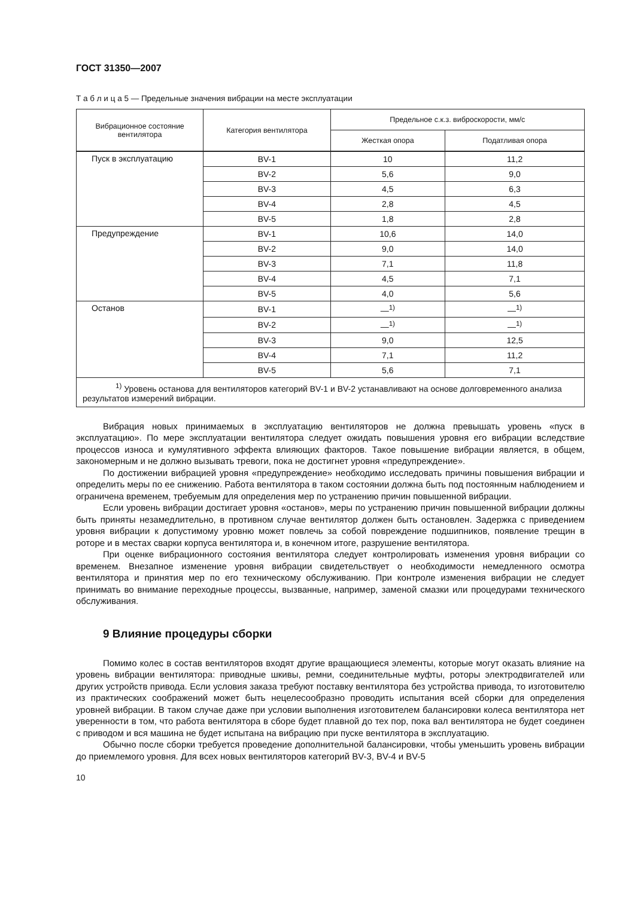ГОСТ 31350—2007
Т а б л и ц а 5 — Предельные значения вибрации на месте эксплуатации
| Вибрационное состояние вентилятора | Категория вентилятора | Предельное с.к.з. виброскорости, мм/с | |
| --- | --- | --- | --- |
| | | Жесткая опора | Податливая опора |
| Пуск в эксплуатацию | BV-1 | 10 | 11,2 |
| | BV-2 | 5,6 | 9,0 |
| | BV-3 | 4,5 | 6,3 |
| | BV-4 | 2,8 | 4,5 |
| | BV-5 | 1,8 | 2,8 |
| Предупреждение | BV-1 | 10,6 | 14,0 |
| | BV-2 | 9,0 | 14,0 |
| | BV-3 | 7,1 | 11,8 |
| | BV-4 | 4,5 | 7,1 |
| | BV-5 | 4,0 | 5,6 |
| Останов | BV-1 | —<sup>1)</sup> | —<sup>1)</sup> |
| | BV-2 | —<sup>1)</sup> | —<sup>1)</sup> |
| | BV-3 | 9,0 | 12,5 |
| | BV-4 | 7,1 | 11,2 |
| | BV-5 | 5,6 | 7,1 |
| <sup>1)</sup> Уровень останова для вентиляторов категорий BV-1 и BV-2 устанавливают на основе долговременного анализа результатов измерений вибрации. | | | |
Вибрация новых принимаемых в эксплуатацию вентиляторов не должна превышать уровень «пуск в эксплуатацию». По мере эксплуатации вентилятора следует ожидать повышения уровня его вибрации вследствие процессов износа и кумулятивного эффекта влияющих факторов. Такое повышение вибрации является, в общем, закономерным и не должно вызывать тревоги, пока не достигнет уровня «предупреждение».
По достижении вибрацией уровня «предупреждение» необходимо исследовать причины повышения вибрации и определить меры по ее снижению. Работа вентилятора в таком состоянии должна быть под постоянным наблюдением и ограничена временем, требуемым для определения мер по устранению причин повышенной вибрации.
Если уровень вибрации достигает уровня «останов», меры по устранению причин повышенной вибрации должны быть приняты незамедлительно, в противном случае вентилятор должен быть остановлен. Задержка с приведением уровня вибрации к допустимому уровню может повлечь за собой повреждение подшипников, появление трещин в роторе и в местах сварки корпуса вентилятора и, в конечном итоге, разрушение вентилятора.
При оценке вибрационного состояния вентилятора следует контролировать изменения уровня вибрации со временем. Внезапное изменение уровня вибрации свидетельствует о необходимости немедленного осмотра вентилятора и принятия мер по его техническому обслуживанию. При контроле изменения вибрации не следует принимать во внимание переходные процессы, вызванные, например, заменой смазки или процедурами технического обслуживания.
9 Влияние процедуры сборки
Помимо колес в состав вентиляторов входят другие вращающиеся элементы, которые могут оказать влияние на уровень вибрации вентилятора: приводные шкивы, ремни, соединительные муфты, роторы электродвигателей или других устройств привода. Если условия заказа требуют поставку вентилятора без устройства привода, то изготовителю из практических соображений может быть нецелесообразно проводить испытания всей сборки для определения уровней вибрации. В таком случае даже при условии выполнения изготовителем балансировки колеса вентилятора нет уверенности в том, что работа вентилятора в сборе будет плавной до тех пор, пока вал вентилятора не будет соединен с приводом и вся машина не будет испытана на вибрацию при пуске вентилятора в эксплуатацию.
Обычно после сборки требуется проведение дополнительной балансировки, чтобы уменьшить уровень вибрации до приемлемого уровня. Для всех новых вентиляторов категорий BV-3, BV-4 и BV-5
10